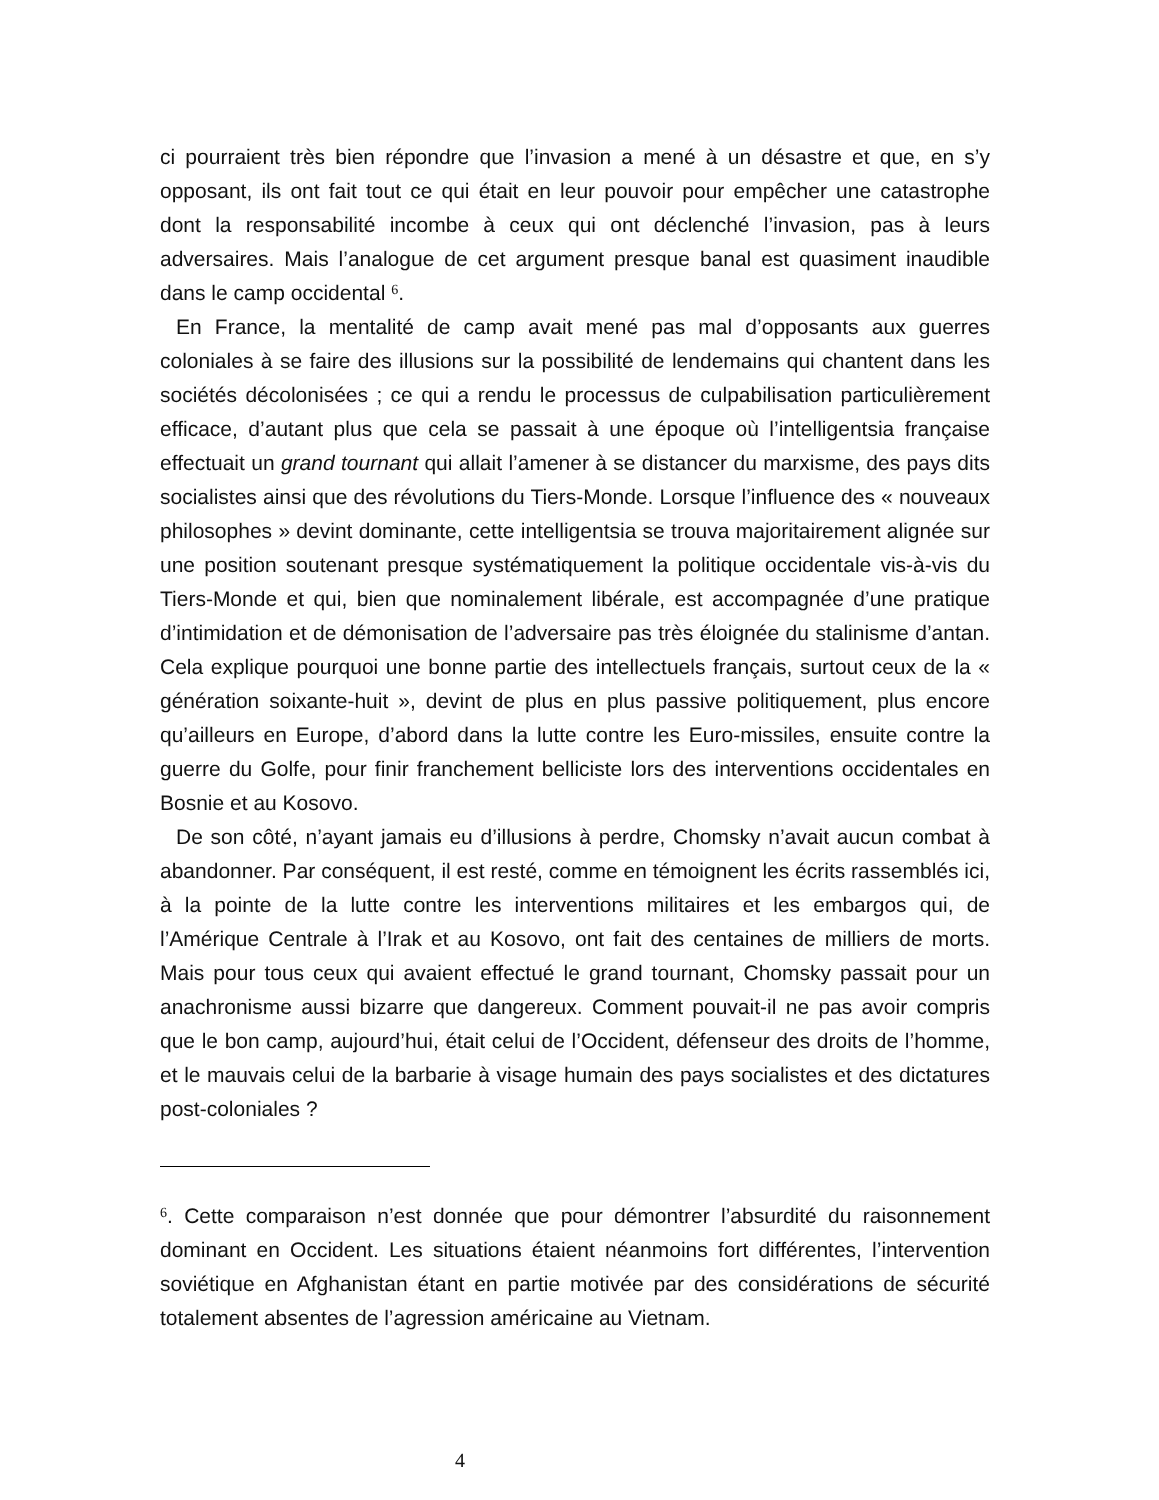ci pourraient très bien répondre que l’invasion a mené à un désastre et que, en s’y opposant, ils ont fait tout ce qui était en leur pouvoir pour empêcher une catastrophe dont la responsabilité incombe à ceux qui ont déclenché l’invasion, pas à leurs adversaires. Mais l’analogue de cet argument presque banal est quasiment inaudible dans le camp occidental <sup>6</sup>.
En France, la mentalité de camp avait mené pas mal d’opposants aux guerres coloniales à se faire des illusions sur la possibilité de lendemains qui chantent dans les sociétés décolonisées ; ce qui a rendu le processus de culpabilisation particulièrement efficace, d’autant plus que cela se passait à une époque où l’intelligentsia française effectuait un grand tournant qui allait l’amener à se distancer du marxisme, des pays dits socialistes ainsi que des révolutions du Tiers-Monde. Lorsque l’influence des « nouveaux philosophes » devint dominante, cette intelligentsia se trouva majoritairement alignée sur une position soutenant presque systématiquement la politique occidentale vis-à-vis du Tiers-Monde et qui, bien que nominalement libérale, est accompagnée d’une pratique d’intimidation et de démonisation de l’adversaire pas très éloignée du stalinisme d’antan. Cela explique pourquoi une bonne partie des intellectuels français, surtout ceux de la « génération soixante-huit », devint de plus en plus passive politiquement, plus encore qu’ailleurs en Europe, d’abord dans la lutte contre les Euro-missiles, ensuite contre la guerre du Golfe, pour finir franchement belliciste lors des interventions occidentales en Bosnie et au Kosovo.
De son côté, n’ayant jamais eu d’illusions à perdre, Chomsky n’avait aucun combat à abandonner. Par conséquent, il est resté, comme en témoignent les écrits rassemblés ici, à la pointe de la lutte contre les interventions militaires et les embargos qui, de l’Amérique Centrale à l’Irak et au Kosovo, ont fait des centaines de milliers de morts. Mais pour tous ceux qui avaient effectué le grand tournant, Chomsky passait pour un anachronisme aussi bizarre que dangereux. Comment pouvait-il ne pas avoir compris que le bon camp, aujourd’hui, était celui de l’Occident, défenseur des droits de l’homme, et le mauvais celui de la barbarie à visage humain des pays socialistes et des dictatures post-coloniales ?
<sup>6</sup>. Cette comparaison n’est donnée que pour démontrer l’absurdité du raisonnement dominant en Occident. Les situations étaient néanmoins fort différentes, l’intervention soviétique en Afghanistan étant en partie motivée par des considérations de sécurité totalement absentes de l’agression américaine au Vietnam.
4